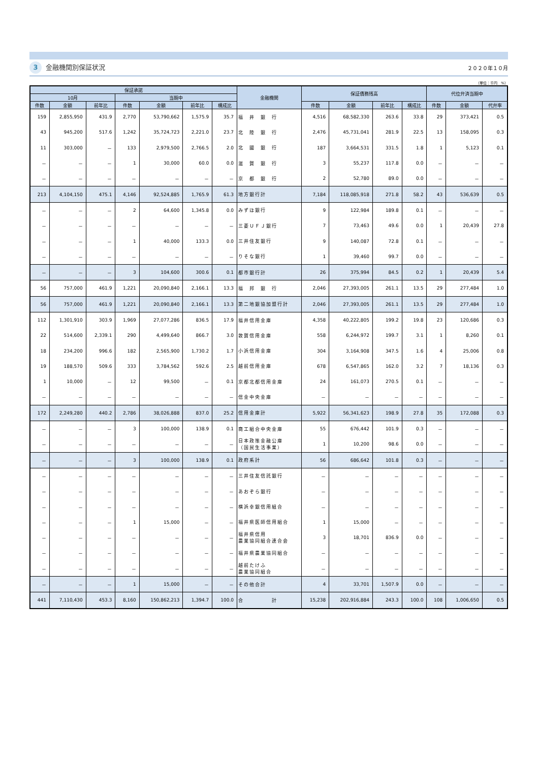3 金融機関別保証状況
２０２０年１０月
（単位：千円　%）
| 保証承諾 | | | | | | | 金融機関 | 保証債務残高 | | | | 代位弁済当期中 | | |
| --- | --- | --- | --- | --- | --- | --- | --- | --- | --- | --- | --- | --- | --- | --- |
| 10月 | | | 当期中 | | | | | | | | | | | |
| 件数 | 金額 | 前年比 | 件数 | 金額 | 前年比 | 構成比 | | 件数 | 金額 | 前年比 | 構成比 | 件数 | 金額 | 代弁率 |
| 159 | 2,855,950 | 431.9 | 2,770 | 53,790,662 | 1,575.9 | 35.7 | 福 井 銀 行 | 4,516 | 68,582,330 | 263.6 | 33.8 | 29 | 373,421 | 0.5 |
| 43 | 945,200 | 517.6 | 1,242 | 35,724,723 | 2,221.0 | 23.7 | 北 陸 銀 行 | 2,476 | 45,731,041 | 281.9 | 22.5 | 13 | 158,095 | 0.3 |
| 11 | 303,000 | － | 133 | 2,979,500 | 2,766.5 | 2.0 | 北 國 銀 行 | 187 | 3,664,531 | 331.5 | 1.8 | 1 | 5,123 | 0.1 |
| － | － | － | 1 | 30,000 | 60.0 | 0.0 | 滋 賀 銀 行 | 3 | 55,237 | 117.8 | 0.0 | － | － | － |
| － | － | － | － | － | － | － | 京 都 銀 行 | 2 | 52,780 | 89.0 | 0.0 | － | － | － |
| 213 | 4,104,150 | 475.1 | 4,146 | 92,524,885 | 1,765.9 | 61.3 | 地方銀行計 | 7,184 | 118,085,918 | 271.8 | 58.2 | 43 | 536,639 | 0.5 |
| － | － | － | 2 | 64,600 | 1,345.8 | 0.0 | みずほ銀行 | 9 | 122,984 | 189.8 | 0.1 | － | － | － |
| － | － | － | － | － | － | － | 三菱ＵＦＪ銀行 | 7 | 73,463 | 49.6 | 0.0 | 1 | 20,439 | 27.8 |
| － | － | － | 1 | 40,000 | 133.3 | 0.0 | 三井住友銀行 | 9 | 140,087 | 72.8 | 0.1 | － | － | － |
| － | － | － | － | － | － | － | りそな銀行 | 1 | 39,460 | 99.7 | 0.0 | － | － | － |
| － | － | － | 3 | 104,600 | 300.6 | 0.1 | 都市銀行計 | 26 | 375,994 | 84.5 | 0.2 | 1 | 20,439 | 5.4 |
| 56 | 757,000 | 461.9 | 1,221 | 20,090,840 | 2,166.1 | 13.3 | 福 邦 銀 行 | 2,046 | 27,393,005 | 261.1 | 13.5 | 29 | 277,484 | 1.0 |
| 56 | 757,000 | 461.9 | 1,221 | 20,090,840 | 2,166.1 | 13.3 | 第二地銀協加盟行計 | 2,046 | 27,393,005 | 261.1 | 13.5 | 29 | 277,484 | 1.0 |
| 112 | 1,301,910 | 303.9 | 1,969 | 27,077,286 | 836.5 | 17.9 | 福井信用金庫 | 4,358 | 40,222,805 | 199.2 | 19.8 | 23 | 120,686 | 0.3 |
| 22 | 514,600 | 2,339.1 | 290 | 4,499,640 | 866.7 | 3.0 | 敦賀信用金庫 | 558 | 6,244,972 | 199.7 | 3.1 | 1 | 8,260 | 0.1 |
| 18 | 234,200 | 996.6 | 182 | 2,565,900 | 1,730.2 | 1.7 | 小浜信用金庫 | 304 | 3,164,908 | 347.5 | 1.6 | 4 | 25,006 | 0.8 |
| 19 | 188,570 | 509.6 | 333 | 3,784,562 | 592.6 | 2.5 | 越前信用金庫 | 678 | 6,547,865 | 162.0 | 3.2 | 7 | 18,136 | 0.3 |
| 1 | 10,000 | － | 12 | 99,500 | － | 0.1 | 京都北都信用金庫 | 24 | 161,073 | 270.5 | 0.1 | － | － | － |
| － | － | － | － | － | － | － | 信金中央金庫 | － | － | － | － | － | － | － |
| 172 | 2,249,280 | 440.2 | 2,786 | 38,026,888 | 837.0 | 25.2 | 信用金庫計 | 5,922 | 56,341,623 | 198.9 | 27.8 | 35 | 172,088 | 0.3 |
| － | － | － | 3 | 100,000 | 138.9 | 0.1 | 商工組合中央金庫 | 55 | 676,442 | 101.9 | 0.3 | － | － | － |
| － | － | － | － | － | － | － | 日本政策金融公庫 （国民生活事業） | 1 | 10,200 | 98.6 | 0.0 | － | － | － |
| － | － | － | 3 | 100,000 | 138.9 | 0.1 | 政府系計 | 56 | 686,642 | 101.8 | 0.3 | － | － | － |
| － | － | － | － | － | － | － | 三井住友信託銀行 | － | － | － | － | － | － | － |
| － | － | － | － | － | － | － | あおぞら銀行 | － | － | － | － | － | － | － |
| － | － | － | － | － | － | － | 横浜幸銀信用組合 | － | － | － | － | － | － | － |
| － | － | － | 1 | 15,000 | － | － | 福井県医師信用組合 | 1 | 15,000 | － | － | － | － | － |
| － | － | － | － | － | － | － | 福井県信用 農業協同組合連合会 | 3 | 18,701 | 836.9 | 0.0 | － | － | － |
| － | － | － | － | － | － | － | 福井県農業協同組合 | － | － | － | － | － | － | － |
| － | － | － | － | － | － | － | 越前たけふ 農業協同組合 | － | － | － | － | － | － | － |
| － | － | － | 1 | 15,000 | － | － | その他合計 | 4 | 33,701 | 1,507.9 | 0.0 | － | － | － |
| 441 | 7,110,430 | 453.3 | 8,160 | 150,862,213 | 1,394.7 | 100.0 | 合 計 | 15,238 | 202,916,884 | 243.3 | 100.0 | 108 | 1,006,650 | 0.5 |